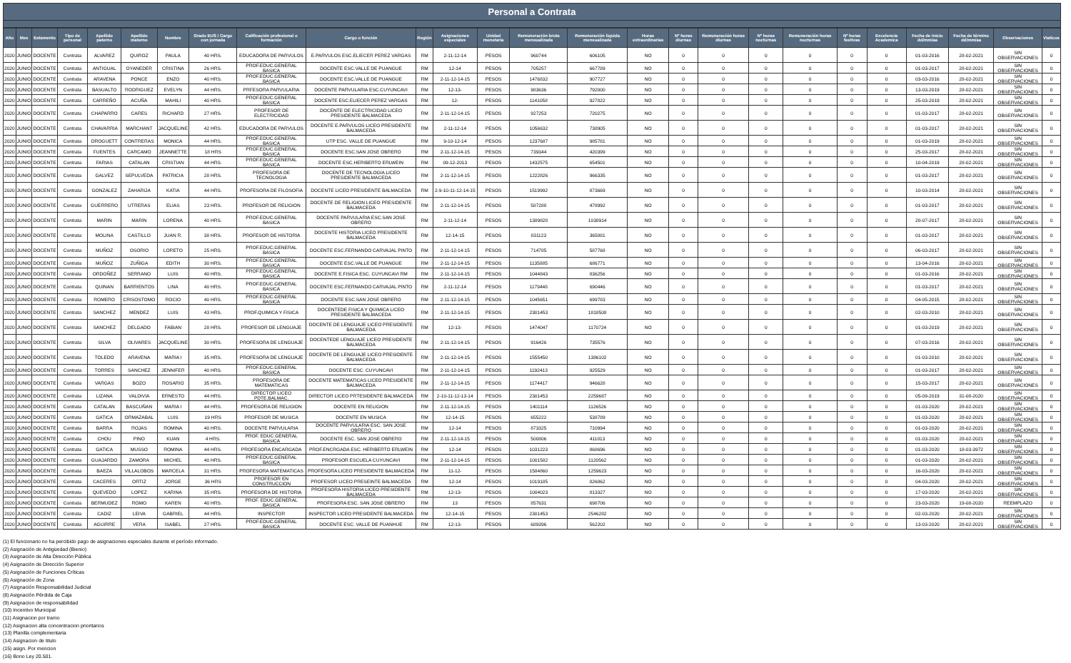Personal a Contrata
| Año | Mes | Estamento | Tipo de personal | Apellido paterno | Apellido materno | Nombre | Grado EUS / Cargo con jornada | Calificación profesional o formación | Cargo o función | Región | Asignaciones especiales | Unidad monetaria | Remuneración bruta mensualizada | Remuneración liquida mensualizada | Horas extraordinarias | Nº horas diurnas | Remuneración horas diurnas | Nº horas nocturnas | Remuneración horas nocturnas | Nº horas festivas | Excelencia Academica | Fecha de inicio dd/mm/aa | Fecha de término dd/mm/aa | Observaciones | Viaticos |
| --- | --- | --- | --- | --- | --- | --- | --- | --- | --- | --- | --- | --- | --- | --- | --- | --- | --- | --- | --- | --- | --- | --- | --- | --- | --- |
| 2020 | JUNIO | DOCENTE | Contrata | ALVAREZ | QUIROZ | PAULA | 40 HRS. | EDUCADORA DE PARVULOS | E.PARVULOS ESC.ELIECER PEREZ VARGAS | RM | 2-11-12-14 | PESOS | 960744 | 606105 | NO | 0 | 0 | 0 | 0 | 0 | 0 | 01-03-2016 | 28-02-2021 | SIN OBSERVACIONES | 0 |
| 2020 | JUNIO | DOCENTE | Contrata | ANTIGUAL | OYANEDER | CRISTINA | 26 HRS. | PROF.EDUC.GENERAL BASICA | DOCENTE ESC.VALLE DE PUANGUE | RM | 12-14 | PESOS | 705257 | 667789 | NO | 0 | 0 | 0 | 0 | 0 | 0 | 01-03-2017 | 28-02-2021 | SIN OBSERVACIONES | 0 |
| 2020 | JUNIO | DOCENTE | Contrata | ARAVENA | PONCE | ENZO | 40 HRS. | PROF.EDUC.GENERAL BASICA | DOCENTE ESC.VALLE DE PUANGUE | RM | 2-11-12-14-15 | PESOS | 1476832 | 907727 | NO | 0 | 0 | 0 | 0 | 0 | 0 | 03-03-2016 | 28-02-2021 | SIN OBSERVACIONES | 0 |
| 2020 | JUNIO | DOCENTE | Contrata | BASUALTO | RODRIGUEZ | EVELYN | 44 HRS. | PRFESORA PARVULARIA | DOCENTE PARVULARIA ESC.CUYUNCAVI | RM | 12-13- | PESOS | 983636 | 792000 | NO | 0 | 0 | 0 | 0 | 0 | 0 | 13-03-2019 | 28-02-2021 | SIN OBSERVACIONES | 0 |
| 2020 | JUNIO | DOCENTE | Contrata | CARREÑO | ACUÑA | MAHILI | 40 HRS. | PROF.EDUC.GENERAL BASICA | DOCENTE ESC.ELIECER PEREZ VARGAS | RM | 12- | PESOS | 1141058 | 927822 | NO | 0 | 0 | 0 | 0 | 0 | 0 | 25-03-2019 | 28-02-2021 | SIN OBSERVACIONES | 0 |
| 2020 | JUNIO | DOCENTE | Contrata | CHAPARRO | CARES | RICHARD | 27 HRS. | PROFESOR DE ELECTRICIDAD | DOCENTE DE ELECTRICIDAD LICEO PRESIDENTE BALMACEDA | RM | 2-11-12-14-15 | PESOS | 927253 | 720275 | NO | 0 | 0 | 0 | 0 | 0 | 0 | 01-03-2017 | 28-02-2021 | SIN OBSERVACIONES | 0 |
| 2020 | JUNIO | DOCENTE | Contrata | CHAVARRIA | MARCHANT | JACQUELINE | 42 HRS. | EDUCADORA DE PARVULOS | DOCENTE E.PARVULOS LICEO PRESIDENTE BALMACEDA | RM | 2-11-12-14 | PESOS | 1056632 | 738905 | NO | 0 | 0 | 0 | 0 | 0 | 0 | 01-03-2017 | 28-02-2021 | SIN OBSERVACIONES | 0 |
| 2020 | JUNIO | DOCENTE | Contrata | DROGUETT | CONTRERAS | MONICA | 44 HRS. | PROF.EDUC.GENERAL BASICA | UTP ESC. VALLE DE PUANGUE | RM | 9-10-12-14 | PESOS | 1237687 | 985781 | NO | 0 | 0 | 0 | 0 | 0 | 0 | 01-03-2019 | 28-02-2021 | SIN OBSERVACIONES | 0 |
| 2020 | JUNIO | DOCENTE | Contrata | FUENTES | CARCAMO | JEANNETTE | 18 HRS | PROF.EDUC.GENERAL BASICA | DOCENTE ESC.SAN JOSE OBRERO | RM | 2-11-12-14-15 | PESOS | 739344 | 420399 | NO | 0 | 0 | 0 | 0 | 0 | 0 | 25-03-2017 | 28-02-2021 | SIN OBSERVACIONES | 0 |
| 2020 | JUNIO | DOCENTE | Contrata | FARIAS | CATALAN | CRISTIAN | 44 HRS. | PROF.EDUC.GENERAL BASICA | DOCENTE ESC.HERIBERTO ERLWEIN | RM | 09-12-2013 | PESOS | 1432575 | 654501 | NO | 0 | 0 | 0 | 0 | 0 | 0 | 10-04-2019 | 28-02-2021 | SIN OBSERVACIONES | 0 |
| 2020 | JUNIO | DOCENTE | Contrata | GALVEZ | SEPULVEDA | PATRICIA | 28 HRS. | PROFESORA DE TECNOLOGIA | DOCENTE DE TECNOLOGIA LICEO PRESIDENTE BALMACEDA | RM | 2-11-12-14-15 | PESOS | 1222826 | 966335 | NO | 0 | 0 | 0 | 0 | 0 | 0 | 01-03-2017 | 28-02-2021 | SIN OBSERVACIONES | 0 |
| 2020 | JUNIO | DOCENTE | Contrata | GONZALEZ | ZAHARIJA | KATIA | 44 HRS. | PROFESORA DE FILOSOFIA | DOCENTE LICEO PRESIDENTE BALMACEDA | RM | 2-9-10-11-12-14-15 | PESOS | 1519992 | 873669 | NO | 0 | 0 | 0 | 0 | 0 | 0 | 10-03-2014 | 28-02-2021 | SIN OBSERVACIONES | 0 |
| 2020 | JUNIO | DOCENTE | Contrata | GUERRERO | UTRERAS | ELIAS | 23 HRS. | PROFESOR DE RELIGION | DOCENTE DE RELIGION LICEO PRESIDENTE BALMACEDA | RM | 2-11-12-14-15 | PESOS | 587288 | 478992 | NO | 0 | 0 | 0 | 0 | 0 | 0 | 01-03-2017 | 28-02-2021 | SIN OBSERVACIONES | 0 |
| 2020 | JUNIO | DOCENTE | Contrata | MARIN | MARIN | LORENA | 40 HRS. | PROF.EDUC.GENERAL BASICA | DOCENTE PARVULARIA ESC.SAN JOSE OBRERO | RM | 2-11-12-14 | PESOS | 1389828 | 1038914 | NO | 0 | 0 | 0 | 0 | 0 | 0 | 28-07-2017 | 28-02-2021 | SIN OBSERVACIONES | 0 |
| 2020 | JUNIO | DOCENTE | Contrata | MOLINA | CASTILLO | JUAN R. | 38 HRS. | PROFESOR DE HISTORIA | DOCENTE HISTORIA LICEO PRESIDENTE BALMACEDA | RM | 12-14-15 | PESOS | 831123 | 365881 | NO | 0 | 0 | 0 | 0 | 0 | 0 | 01-03-2017 | 28-02-2021 | SIN OBSERVACIONES | 0 |
| 2020 | JUNIO | DOCENTE | Contrata | MUÑOZ | OSORIO | LORETO | 25 HRS. | PROF.EDUC.GENERAL BASICA | DOCENTE ESC.FERNANDO CARVAJAL PINTO | RM | 2-11-12-14-15 | PESOS | 714785 | 587768 | NO | 0 | 0 | 0 | 0 | 0 | 0 | 06-03-2017 | 28-02-2021 | SIN OBSERVACIONES | 0 |
| 2020 | JUNIO | DOCENTE | Contrata | MUÑOZ | ZUÑIGA | EDITH | 30 HRS. | PROF.EDUC.GENERAL BASICA | DOCENTE ESC.VALLE DE PUANGUE | RM | 2-11-12-14-15 | PESOS | 1135885 | 686771 | NO | 0 | 0 | 0 | 0 | 0 | 0 | 13-04-2016 | 28-02-2021 | SIN OBSERVACIONES | 0 |
| 2020 | JUNIO | DOCENTE | Contrata | ORDOÑEZ | SERRANO | LUIS | 40 HRS. | PROF.EDUC.GENERAL BASICA | DOCENTE E.FISICA ESC. CUYUNCAVI RM | RM | 2-11-12-14-15 | PESOS | 1044843 | 836256 | NO | 0 | 0 | 0 | 0 | 0 | 0 | 01-03-2016 | 28-02-2021 | SIN OBSERVACIONES | 0 |
| 2020 | JUNIO | DOCENTE | Contrata | QUINAN | BARRIENTOS | LINA | 40 HRS. | PROF.EDUC.GENERAL BASICA | DOCENTE ESC.FERNANDO CARVAJAL PINTO | RM | 2-11-12-14 | PESOS | 1179448 | 690446 | NO | 0 | 0 | 0 | 0 | 0 | 0 | 01-03-2017 | 28-02-2021 | SIN OBSERVACIONES | 0 |
| 2020 | JUNIO | DOCENTE | Contrata | ROMERO | CRISOSTOMO | ROCIO | 40 HRS. | PROF.EDUC.GENERAL BASICA | DOCENTE ESC.SAN JOSE OBRERO | RM | 2-11-12-14-15 | PESOS | 1045651 | 699783 | NO | 0 | 0 | 0 | 0 | 0 | 0 | 04-05-2015 | 28-02-2021 | SIN OBSERVACIONES | 0 |
| 2020 | JUNIO | DOCENTE | Contrata | SANCHEZ | MENDEZ | LUIS | 43 HRS. | PROF.QUIMICA Y FISICA | DOCENTEDE FISICA Y QUIMICA LICEO PRESIDENTE BALMACEDA | RM | 2-11-12-14-15 | PESOS | 2301453 | 1818508 | NO | 0 | 0 | 0 | 0 | 0 | 0 | 02-03-2010 | 28-02-2021 | SIN OBSERVACIONES | 0 |
| 2020 | JUNIO | DOCENTE | Contrata | SANCHEZ | DELGADO | FABIAN | 28 HRS. | PROFESOR DE LENGUAJE | DOCENTE DE LENGUAJE LICEO PRESIDENTE BALMACEDA | RM | 12-13- | PESOS | 1474047 | 1170724 | NO | 0 | 0 | 0 | 0 | 0 | 0 | 01-03-2019 | 28-02-2021 | SIN OBSERVACIONES | 0 |
| 2020 | JUNIO | DOCENTE | Contrata | SILVA | OLIVARES | JACQUELINE | 30 HRS. | PROFESORA DE LENGUAJE | DOCENTEDE LENGUAJE LICEO PRESIDENTE BALMACEDA | RM | 2-11-12-14-15 | PESOS | 916426 | 735576 | NO | 0 | 0 | 0 | 0 | 0 | 0 | 07-03-2016 | 28-02-2021 | SIN OBSERVACIONES | 0 |
| 2020 | JUNIO | DOCENTE | Contrata | TOLEDO | ARAVENA | MARIA I | 35 HRS. | PROFESORA DE LENGUAJE | DOCENTE DE LENGUAJE LICEO PRESIDENTE BALMACEDA | RM | 2-11-12-14-15 | PESOS | 1555450 | 1386102 | NO | 0 | 0 | 0 | 0 | 0 | 0 | 01-03-2010 | 28-02-2021 | SIN OBSERVACIONES | 0 |
| 2020 | JUNIO | DOCENTE | Contrata | TORRES | SANCHEZ | JENNIFER | 40 HRS. | PROF.EDUC.GENERAL BASICA | DOCENTE ESC. CUYUNCAVI | RM | 2-11-12-14-15 | PESOS | 1192413 | 925529 | NO | 0 | 0 | 0 | 0 | 0 | 0 | 01-03-2017 | 28-02-2021 | SIN OBSERVACIONES | 0 |
| 2020 | JUNIO | DOCENTE | Contrata | VARGAS | BOZO | ROSARIO | 35 HRS. | PROFESORA DE MATEMATICAS | DOCENTE MATEMATICAS LICEO PRESIDENTE BALMACEDA | RM | 2-11-12-14-15 | PESOS | 1174417 | 946628 | NO | 0 | 0 | 0 | 0 | 0 | 0 | 15-03-2017 | 28-02-2021 | SIN OBSERVACIONES | 0 |
| 2020 | JUNIO | DOCENTE | Contrata | LIZANA | VALDIVIA | ERNESTO | 44 HRS. | DIRECTOR LICEO PDTE.BALMAC. | DIRECTOR LICEO PRTESIDENTE BALMACEDA | RM | 2-10-11-12-13-14 | PESOS | 2301453 | 2259687 | NO | 0 | 0 | 0 | 0 | 0 | 0 | 05-09-2019 | 31-08-2020 | SIN OBSERVACIONES | 0 |
| 2020 | JUNIO | DOCENTE | Contrata | CATALAN | BASCUÑAN | MARIA I | 44 HRS. | PROFESORA DE RELIGION | DOCENTE EN RELIGION | RM | 2-11-12-14-15 | PESOS | 1401114 | 1126526 | NO | 0 | 0 | 0 | 0 | 0 | 0 | 01-03-2020 | 28-02-2021 | SIN OBSERVACIONES | 0 |
| 2020 | JUNIO | DOCENTE | Contrata | GATICA | ORMAZABAL | LUIS | 19 HRS | PROFESOR DE MUSICA | DOCENTE EN MUSICA | RM | 12-14-15 | PESOS | 655222 | 538789 | NO | 0 | 0 | 0 | 0 | 0 | 0 | 01-03-2020 | 28-02-2021 | SIN OBSERVACIONES | 0 |
| 2020 | JUNIO | DOCENTE | Contrata | BARRA | ROJAS | ROMINA | 40 HRS. | DOCENTE PARVULARIA | DOCENTE PARVULARIA ESC. SAN JOSE OBRERO | RM | 12-14 | PESOS | 873325 | 710994 | NO | 0 | 0 | 0 | 0 | 0 | 0 | 01-03-2020 | 28-02-2021 | SIN OBSERVACIONES | 0 |
| 2020 | JUNIO | DOCENTE | Contrata | CHOU | PINO | KUAN | 4 HRS. | PROF. EDUC.GENERAL BASICA | DOCENTE ESC. SAN JOSE OBRERO | RM | 2-11-12-14-15 | PESOS | 500806 | 411813 | NO | 0 | 0 | 0 | 0 | 0 | 0 | 01-03-2020 | 28-02-2021 | SIN OBSERVACIONES | 0 |
| 2020 | JUNIO | DOCENTE | Contrata | GATICA | MUSSO | ROMINA | 44 HRS. | PROFESORA ENCARGADA | PROF.ENCRGADA ESC. HERIBERTO ERLWEIN | RM | 12-14 | PESOS | 1031223 | 868696 | NO | 0 | 0 | 0 | 0 | 0 | 0 | 01-03-2020 | 18-03-3972 | SIN OBSERVACIONES | 0 |
| 2020 | JUNIO | DOCENTE | Contrata | GUAJARDO | ZAMORA | MICHEL | 40 HRS. | PROF.EDUC.GENERAL BASICA | PROFESOR ESCUELA CUYUNCAVI | RM | 2-11-12-14-15 | PESOS | 1001582 | 1120562 | NO | 0 | 0 | 0 | 0 | 0 | 0 | 01-03-2020 | 28-02-2021 | SIN OBSERVACIONES | 0 |
| 2020 | JUNIO | DOCENTE | Contrata | BAEZA | VILLALOBOS | MARCELA | 31 HRS. | PROFESORA MATEMATICAS | PROFESORA LICEO PRESIDENTE BALMACEDA | RM | 11-12- | PESOS | 1584860 | 1259623 | NO | 0 | 0 | 0 | 0 | 0 | 0 | 16-03-2020 | 28-02-2021 | SIN OBSERVACIONES | 0 |
| 2020 | JUNIO | DOCENTE | Contrata | CACERES | ORTIZ | JORGE | 36 HRS | PROFESOR EN CONSTRUCCION | PROFESOR LICEO PRESEINTE BALMACEDA | RM | 12-14 | PESOS | 1019185 | 826862 | NO | 0 | 0 | 0 | 0 | 0 | 0 | 04-03-2020 | 28-02-2021 | SIN OBSERVACIONES | 0 |
| 2020 | JUNIO | DOCENTE | Contrata | QUEVEDO | LOPEZ | KARINA | 35 HRS. | PROFESORA DE HISTORIA | PROFESORA HISTORIA LICEO PRESIDENTE BALMACEDA | RM | 12-13- | PESOS | 1004023 | 813327 | NO | 0 | 0 | 0 | 0 | 0 | 0 | 17-03-2020 | 28-02-2021 | SIN OBSERVACIONES | 0 |
| 2020 | JUNIO | DOCENTE | Contrata | BERMUDEZ | ROMO | KAREN | 40 HRS. | PROF. EDUC.GENERAL BASICA | PROFESORA ESC. SAN JOSE OBRERO | RM | 13 | PESOS | 857631 | 698706 | NO | 0 | 0 | 0 | 0 | 0 | 0 | 23-03-2020 | 19-08-2020 | REEMPLAZO | 0 |
| 2020 | JUNIO | DOCENTE | Contrata | CADIZ | LEIVA | GABRIEL | 44 HRS. | INSPECTOR | INSPECTOR LICEO PRESIDENTE BALMACEDA | RM | 12-14-15 | PESOS | 2301453 | 2546282 | NO | 0 | 0 | 0 | 0 | 0 | 0 | 02-03-2020 | 28-02-2021 | SIN OBSERVACIONES | 0 |
| 2020 | JUNIO | DOCENTE | Contrata | AGUIRRE | VERA | ISABEL | 27 HRS. | PROF.EDUC.GENERAL BASICA | DOCENTE ESC. VALLE DE PUANHUE | RM | 12-13- | PESOS | 689396 | 562202 | NO | 0 | 0 | 0 | 0 | 0 | 0 | 13-03-2020 | 28-02-2021 | SIN OBSERVACIONES | 0 |
(1) El funcionario no ha percibido pago de asignaciones especiales durante el período informado.
(2) Asignación de Antigüedad (Bienio)
(3) Asignación de Alta Dirección Pública
(4) Asignación de Dirección Superior
(5) Asignación de Funciones Críticas
(6) Asignación de Zona
(7) Asignación Responsabilidad Judicial
(8) Asignación Pérdida de Caja
(9) Asignacion de responsabilidad
(10) Incentivo Municipal
(11) Asignacion por tramo
(12) Asignacion alta concentracion prioritarios
(13) Planilla complementaria
(14) Asignacion de titulo
(15) asign. Por mencion
(16) Bono Ley 20.501.